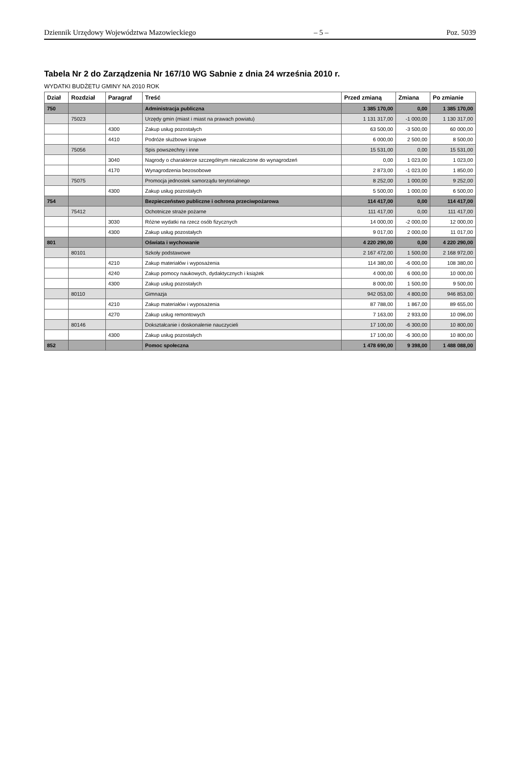Dziennik Urzędowy Województwa Mazowieckiego – 5 – Poz. 5039
Tabela Nr 2 do Zarządzenia Nr 167/10 WG Sabnie z dnia 24 września 2010 r.
WYDATKI BUDŻETU GMINY NA 2010 ROK
| Dział | Rozdział | Paragraf | Treść | Przed zmianą | Zmiana | Po zmianie |
| --- | --- | --- | --- | --- | --- | --- |
| 750 | | | Administracja publiczna | 1 385 170,00 | 0,00 | 1 385 170,00 |
| | 75023 | | Urzędy gmin (miast i miast na prawach powiatu) | 1 131 317,00 | -1 000,00 | 1 130 317,00 |
| | | 4300 | Zakup usług pozostałych | 63 500,00 | -3 500,00 | 60 000,00 |
| | | 4410 | Podróże służbowe krajowe | 6 000,00 | 2 500,00 | 8 500,00 |
| | 75056 | | Spis powszechny i inne | 15 531,00 | 0,00 | 15 531,00 |
| | | 3040 | Nagrody o charakterze szczególnym niezaliczone do wynagrodzeń | 0,00 | 1 023,00 | 1 023,00 |
| | | 4170 | Wynagrodzenia bezosobowe | 2 873,00 | -1 023,00 | 1 850,00 |
| | 75075 | | Promocja jednostek samorządu terytorialnego | 8 252,00 | 1 000,00 | 9 252,00 |
| | | 4300 | Zakup usług pozostałych | 5 500,00 | 1 000,00 | 6 500,00 |
| 754 | | | Bezpieczeństwo publiczne i ochrona przeciwpożarowa | 114 417,00 | 0,00 | 114 417,00 |
| | 75412 | | Ochotnicze straże pożarne | 111 417,00 | 0,00 | 111 417,00 |
| | | 3030 | Różne wydatki na rzecz osób fizycznych | 14 000,00 | -2 000,00 | 12 000,00 |
| | | 4300 | Zakup usług pozostałych | 9 017,00 | 2 000,00 | 11 017,00 |
| 801 | | | Oświata i wychowanie | 4 220 290,00 | 0,00 | 4 220 290,00 |
| | 80101 | | Szkoły podstawowe | 2 167 472,00 | 1 500,00 | 2 168 972,00 |
| | | 4210 | Zakup materiałów i wyposażenia | 114 380,00 | -6 000,00 | 108 380,00 |
| | | 4240 | Zakup pomocy naukowych, dydaktycznych i książek | 4 000,00 | 6 000,00 | 10 000,00 |
| | | 4300 | Zakup usług pozostałych | 8 000,00 | 1 500,00 | 9 500,00 |
| | 80110 | | Gimnazja | 942 053,00 | 4 800,00 | 946 853,00 |
| | | 4210 | Zakup materiałów i wyposażenia | 87 788,00 | 1 867,00 | 89 655,00 |
| | | 4270 | Zakup usług remontowych | 7 163,00 | 2 933,00 | 10 096,00 |
| | 80146 | | Dokształcanie i doskonalenie nauczycieli | 17 100,00 | -6 300,00 | 10 800,00 |
| | | 4300 | Zakup usług pozostałych | 17 100,00 | -6 300,00 | 10 800,00 |
| 852 | | | Pomoc społeczna | 1 478 690,00 | 9 398,00 | 1 488 088,00 |